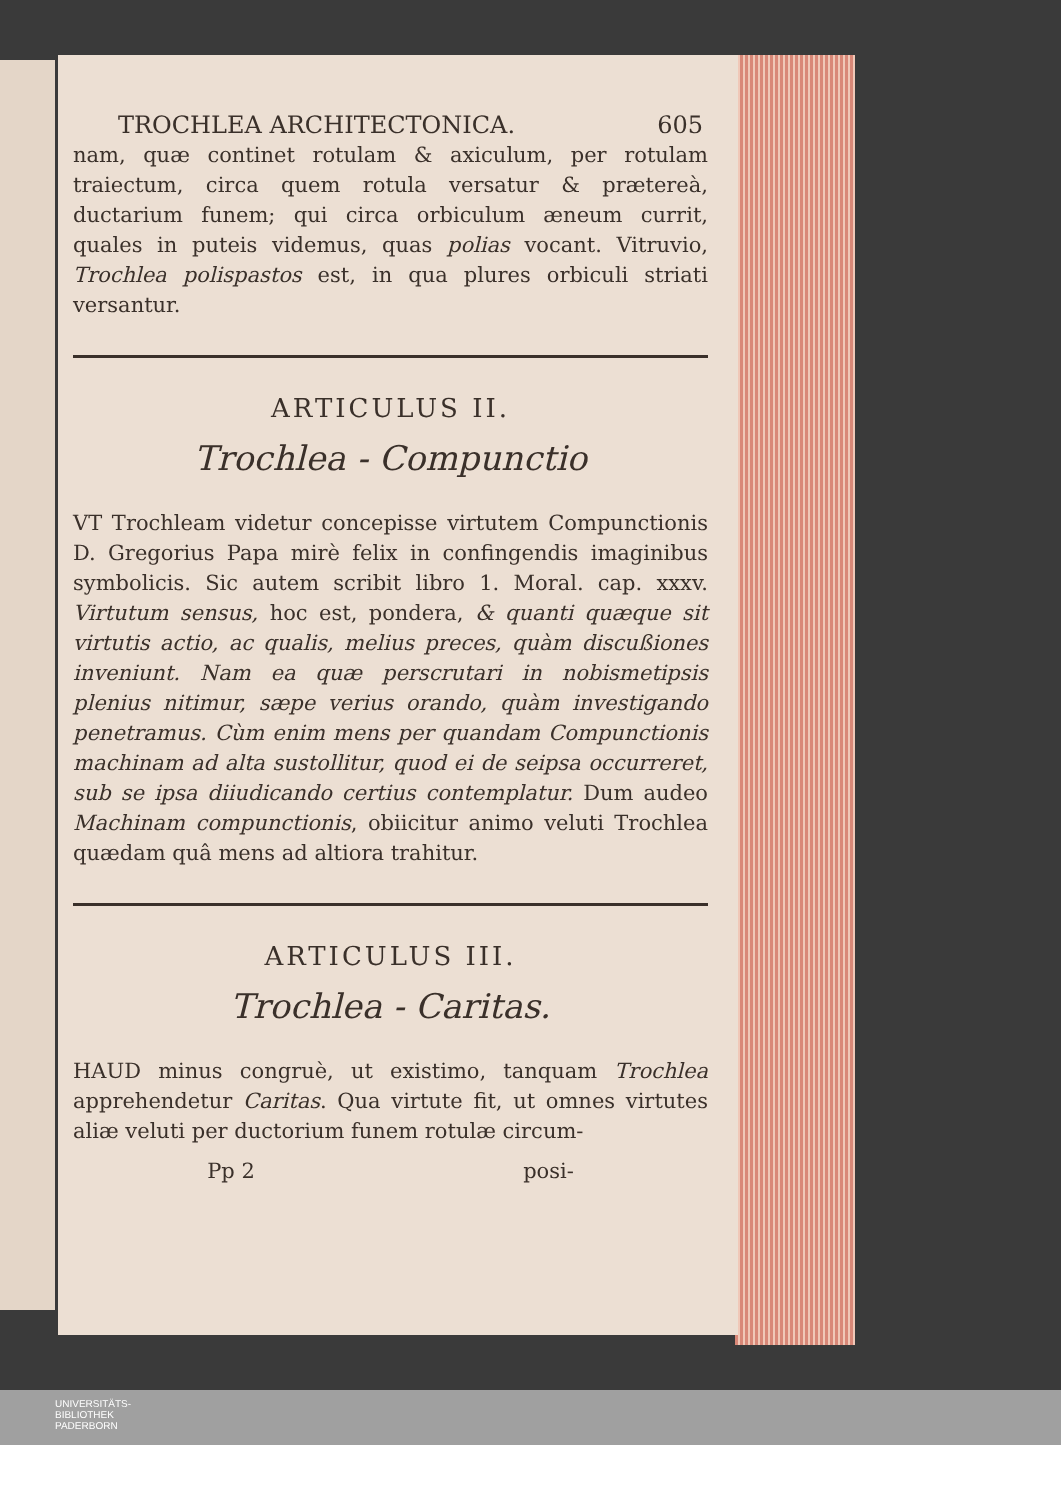TROCHLEA ARCHITECTONICA. 605
nam, quæ continet rotulam & axiculum, per rotulam traiectum, circa quem rotula versatur & prætereà, ductarium funem; qui circa orbiculum æneum currit, quales in puteis videmus, quas polias vocant. Vitruvio, Trochlea polispastos est, in qua plures orbiculi striati versantur.
ARTICULUS II.
Trochlea - Compunctio
VT Trochleam videtur concepisse virtutem Compunctionis D. Gregorius Papa mirè felix in confingendis imaginibus symbolicis. Sic autem scribit libro 1. Moral. cap. xxxv. Virtutum sensus, hoc est, pondera, & quanti quæque sit virtutis actio, ac qualis, melius preces, quàm discußiones inveniunt. Nam ea quæ perscrutari in nobismetipsis plenius nitimur, sæpe verius orando, quàm investigando penetramus. Cùm enim mens per quandam Compunctionis machinam ad alta sustollitur, quod ei de seipsa occurreret, sub se ipsa diiudicando certius contemplatur. Dum audeo Machinam compunctionis, obiicitur animo veluti Trochlea quædam quâ mens ad altiora trahitur.
ARTICULUS III.
Trochlea - Caritas.
HAUD minus congruè, ut existimo, tanquam Trochlea apprehendetur Caritas. Qua virtute fit, ut omnes virtutes aliæ veluti per ductorium funem rotulæ circum-
Pp 2 posi-
UNIVERSITÄTS-
BIBLIOTHEK
PADERBORN